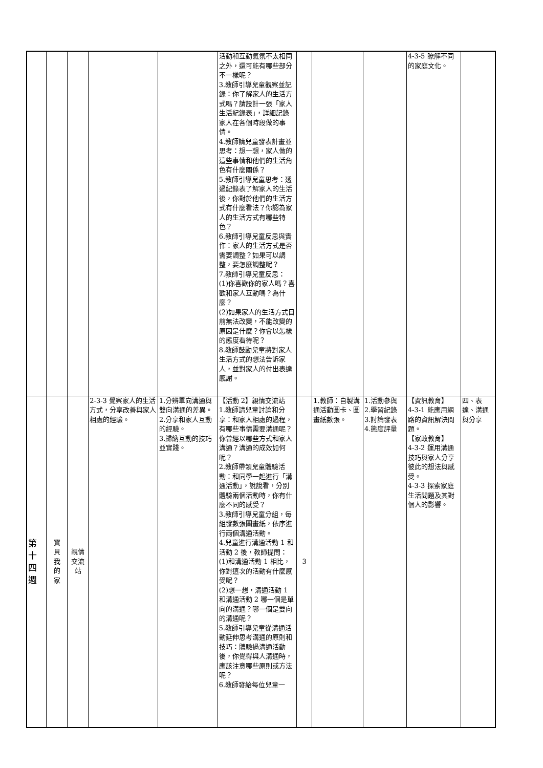| | | | | | 活動和互動氣氛不太相同之外，還可能有哪些部分不一樣呢？ 3.教師引導兒童觀察並記錄：你了解家人的生活方式嗎？請設計一張「家人生活紀錄表」，詳細記錄家人在各個時段做的事情。 4.教師請兒童發表計畫並思考：想一想，家人做的這些事情和他們的生活角色有什麼關係？ 5.教師引導兒童思考：透過紀錄表了解家人的生活後，你對於他們的生活方式有什麼看法？你認為家人的生活方式有哪些特色？ 6.教師引導兒童反思與實作：家人的生活方式是否需要調整？如果可以調整，要怎麼調整呢？ 7.教師引導兒童反思： (1)你喜歡你的家人嗎？喜歡和家人互動嗎？為什麼？ (2)如果家人的生活方式目前無法改變，不能改變的原因是什麼？你會以怎樣的態度看待呢？ 8.教師鼓勵兒童將對家人生活方式的想法告訴家人，並對家人的付出表達感謝。 | | | | 4-3-5 瞭解不同的家庭文化。 | |
| 第 十 四 週 | 寶 貝 我 的 家 | 親情 交流 站 | 2-3-3 覺察家人的生活方式，分享改善與家人相處的經驗。 | 1.分辨單向溝通與雙向溝通的差異。 2.分享和家人互動的經驗。 3.歸納互動的技巧並實踐。 | 【活動 2】親情交流站 1.教師請兒童討論和分享：和家人相處的過程，有哪些事情需要溝通呢？你曾經以哪些方式和家人溝通？溝通的成效如何呢？ 2.教師帶領兒童體驗活動：和同學一起進行「溝通活動」，說說看，分別體驗兩個活動時，你有什麼不同的感受？ 3.教師引導兒童分組，每組發數張圖畫紙，依序進行兩個溝通活動。 4.兒童進行溝通活動 1 和活動 2 後，教師提問： (1)和溝通活動 1 相比，你對這次的活動有什麼感受呢？ (2)想一想，溝通活動 1 和溝通活動 2 哪一個是單向的溝通？哪一個是雙向的溝通呢？ 5.教師引導兒童從溝通活動延伸思考溝通的原則和技巧：體驗過溝通活動後，你覺得與人溝通時，應該注意哪些原則或方法呢？ 6.教師發給每位兒童一 | 3 | 1.教師：自製溝通活動圖卡、圖畫紙數張。 | 1.活動參與 2.學習紀錄 3.討論發表 4.態度評量 | 【資訊教育】 4-3-1 能應用網路的資訊解決問題。 【家政教育】 4-3-2 運用溝通技巧與家人分享彼此的想法與感受。 4-3-3 探索家庭生活問題及其對個人的影響。 | 四、表達、溝通與分享 |